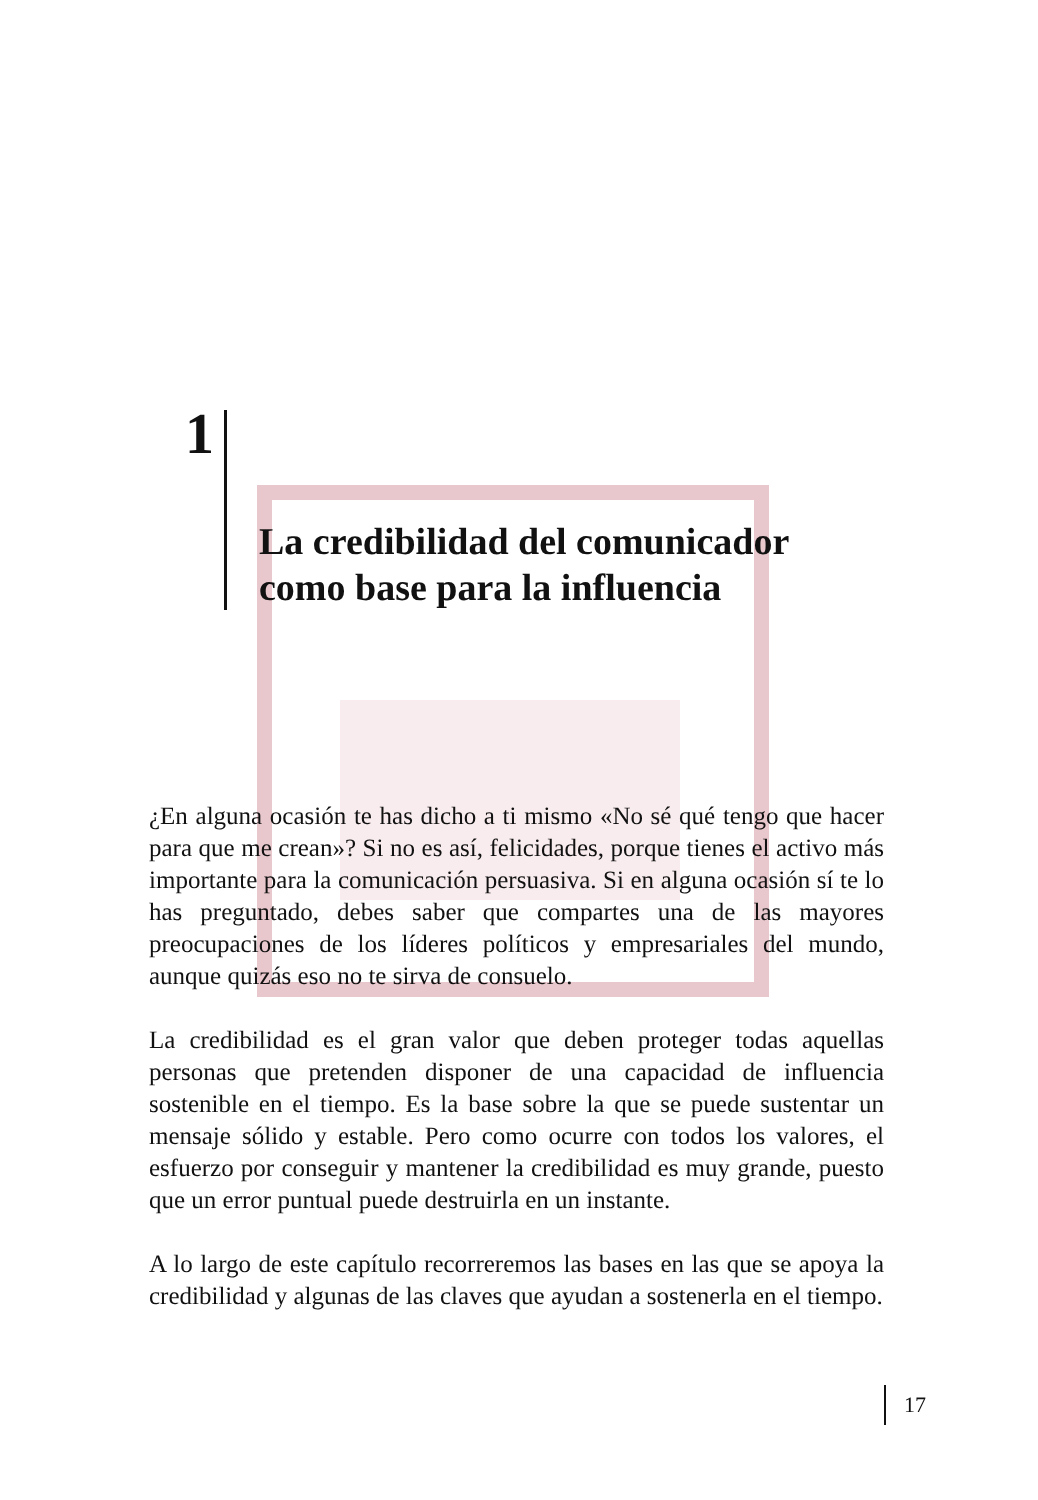1
La credibilidad del comunicador
como base para la influencia
¿En alguna ocasión te has dicho a ti mismo «No sé qué tengo que hacer para que me crean»? Si no es así, felicidades, porque tienes el activo más importante para la comunicación persuasiva. Si en alguna ocasión sí te lo has preguntado, debes saber que compartes una de las mayores preocupaciones de los líderes políticos y empresariales del mundo, aunque quizás eso no te sirva de consuelo.
La credibilidad es el gran valor que deben proteger todas aquellas personas que pretenden disponer de una capacidad de influencia sostenible en el tiempo. Es la base sobre la que se puede sustentar un mensaje sólido y estable. Pero como ocurre con todos los valores, el esfuerzo por conseguir y mantener la credibilidad es muy grande, puesto que un error puntual puede destruirla en un instante.
A lo largo de este capítulo recorreremos las bases en las que se apoya la credibilidad y algunas de las claves que ayudan a sostenerla en el tiempo.
17